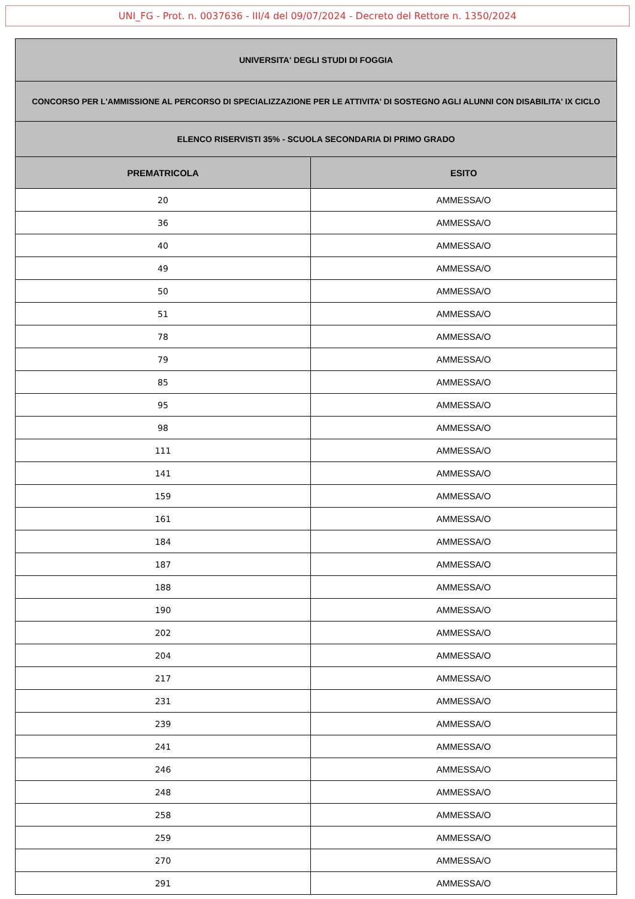UNI_FG - Prot. n. 0037636 - III/4 del 09/07/2024 - Decreto del Rettore n. 1350/2024
| UNIVERSITA' DEGLI STUDI DI FOGGIA | |
| CONCORSO PER L'AMMISSIONE AL PERCORSO DI SPECIALIZZAZIONE PER LE ATTIVITA' DI SOSTEGNO AGLI ALUNNI CON DISABILITA' IX CICLO | |
| ELENCO RISERVISTI 35% - SCUOLA SECONDARIA DI PRIMO GRADO | |
| PREMATRICOLA | ESITO |
| 20 | AMMESSA/O |
| 36 | AMMESSA/O |
| 40 | AMMESSA/O |
| 49 | AMMESSA/O |
| 50 | AMMESSA/O |
| 51 | AMMESSA/O |
| 78 | AMMESSA/O |
| 79 | AMMESSA/O |
| 85 | AMMESSA/O |
| 95 | AMMESSA/O |
| 98 | AMMESSA/O |
| 111 | AMMESSA/O |
| 141 | AMMESSA/O |
| 159 | AMMESSA/O |
| 161 | AMMESSA/O |
| 184 | AMMESSA/O |
| 187 | AMMESSA/O |
| 188 | AMMESSA/O |
| 190 | AMMESSA/O |
| 202 | AMMESSA/O |
| 204 | AMMESSA/O |
| 217 | AMMESSA/O |
| 231 | AMMESSA/O |
| 239 | AMMESSA/O |
| 241 | AMMESSA/O |
| 246 | AMMESSA/O |
| 248 | AMMESSA/O |
| 258 | AMMESSA/O |
| 259 | AMMESSA/O |
| 270 | AMMESSA/O |
| 291 | AMMESSA/O |